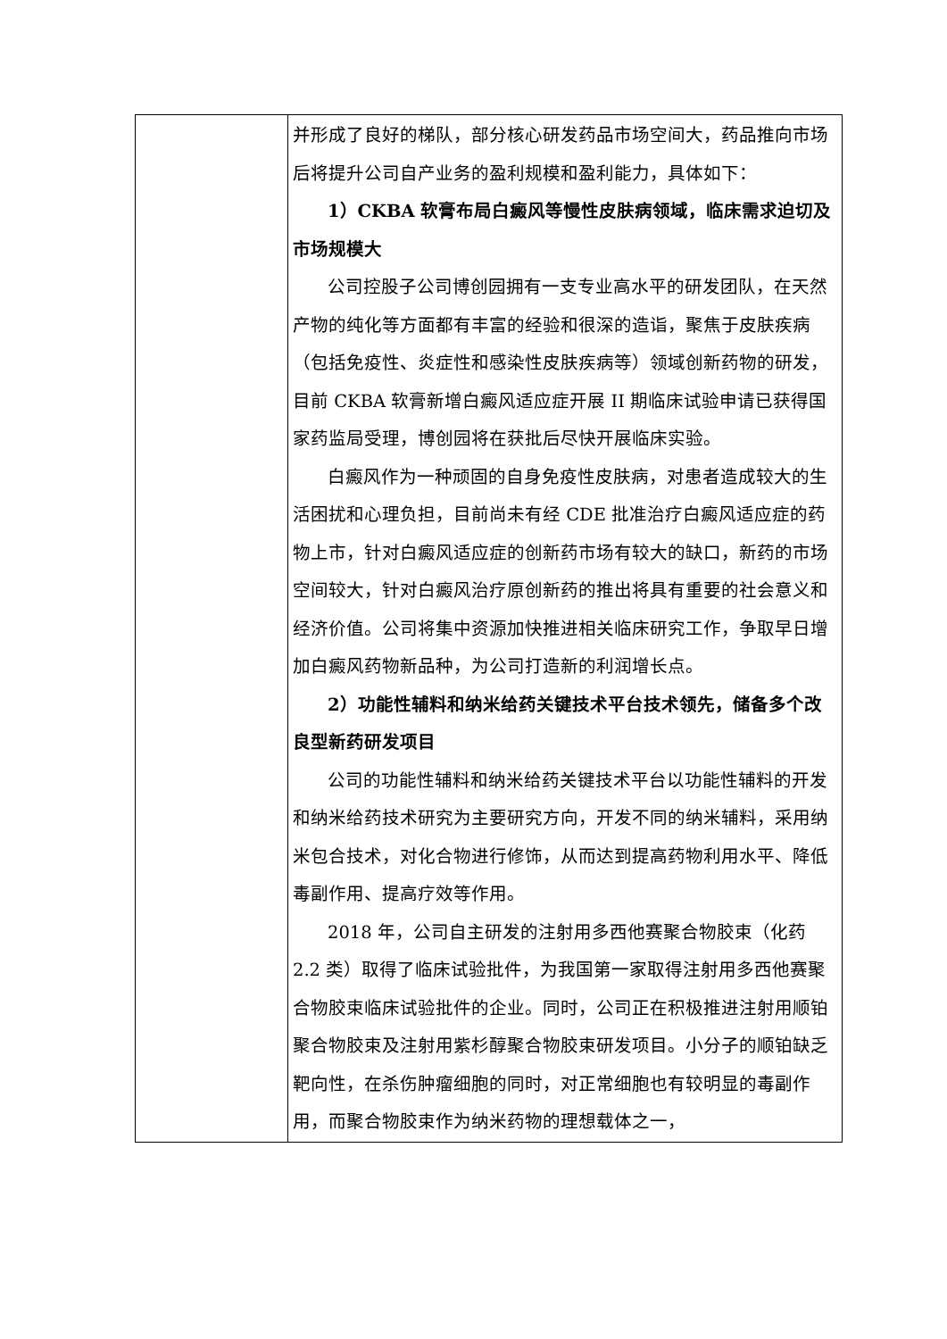| | 并形成了良好的梯队，部分核心研发药品市场空间大，药品推向市场后将提升公司自产业务的盈利规模和盈利能力，具体如下： 1）CKBA 软膏布局白癜风等慢性皮肤病领域，临床需求迫切及市场规模大 公司控股子公司博创园拥有一支专业高水平的研发团队，在天然产物的纯化等方面都有丰富的经验和很深的造诣，聚焦于皮肤疾病（包括免疫性、炎症性和感染性皮肤疾病等）领域创新药物的研发，目前 CKBA 软膏新增白癜风适应症开展 II 期临床试验申请已获得国家药监局受理，博创园将在获批后尽快开展临床实验。 白癜风作为一种顽固的自身免疫性皮肤病，对患者造成较大的生活困扰和心理负担，目前尚未有经 CDE 批准治疗白癜风适应症的药物上市，针对白癜风适应症的创新药市场有较大的缺口，新药的市场空间较大，针对白癜风治疗原创新药的推出将具有重要的社会意义和经济价值。公司将集中资源加快推进相关临床研究工作，争取早日增加白癜风药物新品种，为公司打造新的利润增长点。 2）功能性辅料和纳米给药关键技术平台技术领先，储备多个改良型新药研发项目 公司的功能性辅料和纳米给药关键技术平台以功能性辅料的开发和纳米给药技术研究为主要研究方向，开发不同的纳米辅料，采用纳米包合技术，对化合物进行修饰，从而达到提高药物利用水平、降低毒副作用、提高疗效等作用。 2018 年，公司自主研发的注射用多西他赛聚合物胶束（化药 2.2 类）取得了临床试验批件，为我国第一家取得注射用多西他赛聚合物胶束临床试验批件的企业。同时，公司正在积极推进注射用顺铂聚合物胶束及注射用紫杉醇聚合物胶束研发项目。小分子的顺铂缺乏靶向性，在杀伤肿瘤细胞的同时，对正常细胞也有较明显的毒副作用，而聚合物胶束作为纳米药物的理想载体之一， |